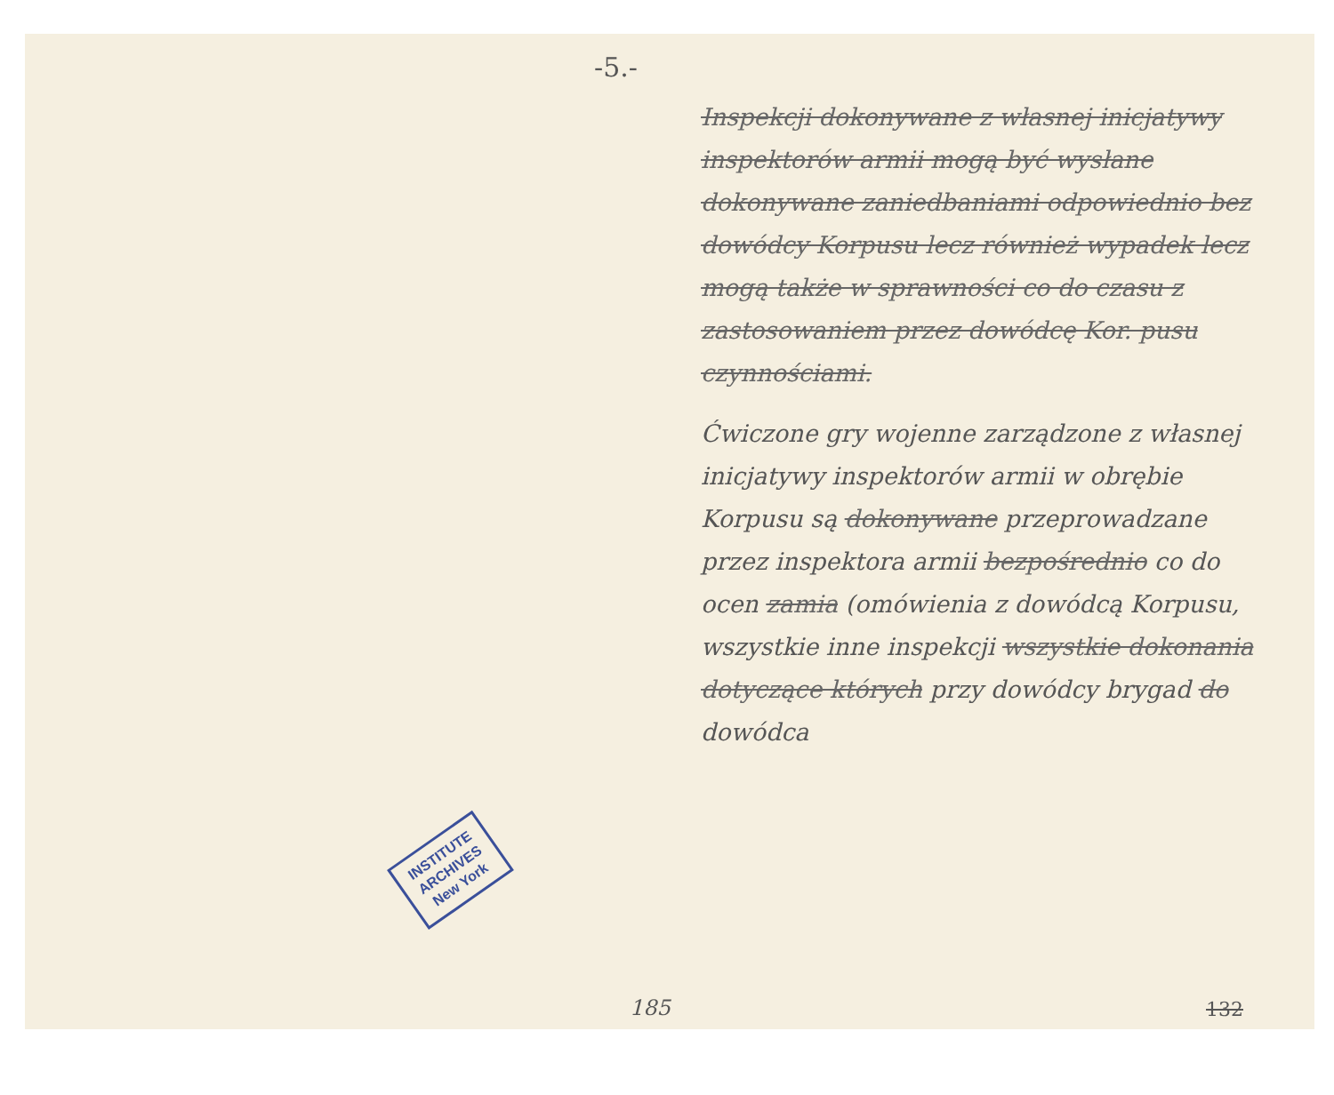-5.-
INSTITUTE
ARCHIVES
New York
Inspekcji dokonywane z własnej inicjatywy inspektorów armii mogą być wysłane dokonywane zaniedbaniami odpowiednio bez dowódcy Korpusu lecz również wypadek lecz mogą także w sprawności co do czasu z zastosowaniem przez dowódcę Kor. pusu czynnościami.
Ćwiczone gry wojenne zarządzone z własnej inicjatywy inspektorów armii w obrębie Korpusu są dokonywane przeprowadzane przez inspektora armii bezpośrednio co do ocen zamia (omówienia z dowódcą Korpusu, wszystkie inne inspekcji wszystkie dokonania dotyczące których przy dowódcy brygad do dowódca
185 132